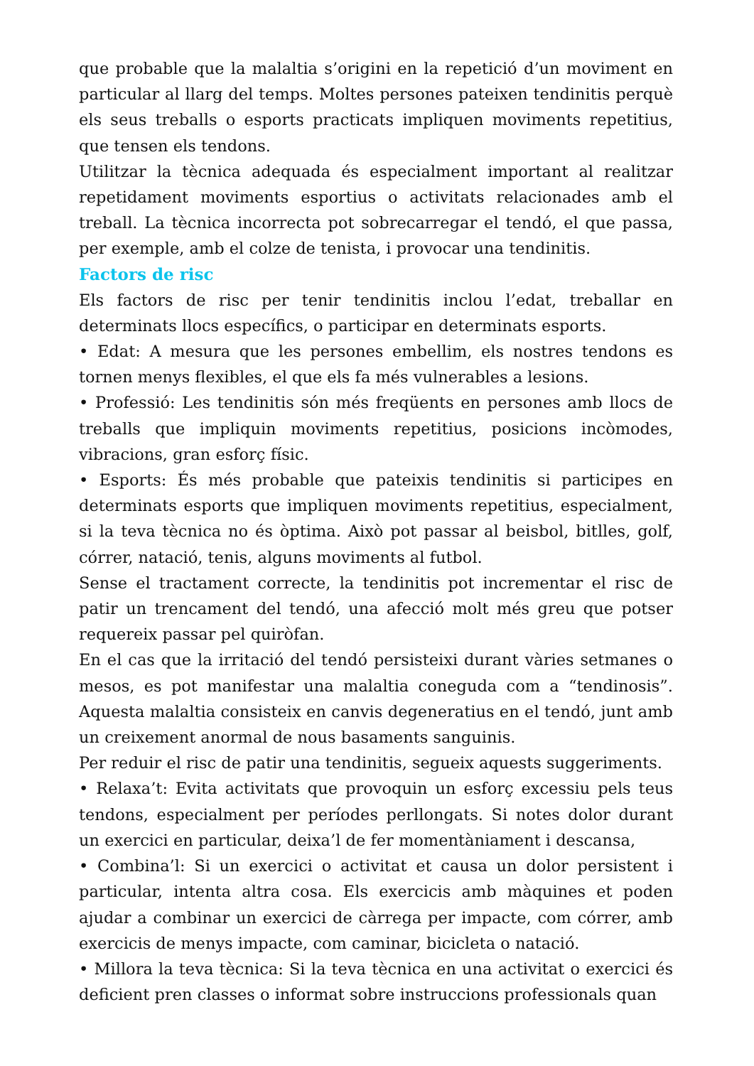que probable que la malaltia s’origini en la repetició d’un moviment en particular al llarg del temps. Moltes persones pateixen tendinitis perquè els seus treballs o esports practicats impliquen moviments repetitius, que tensen els tendons.
Utilitzar la tècnica adequada és especialment important al realitzar repetidament moviments esportius o activitats relacionades amb el treball. La tècnica incorrecta pot sobrecarregar el tendó, el que passa, per exemple, amb el colze de tenista, i provocar una tendinitis.
Factors de risc
Els factors de risc per tenir tendinitis inclou l’edat, treballar en determinats llocs específics, o participar en determinats esports.
• Edat: A mesura que les persones embellim, els nostres tendons es tornen menys flexibles, el que els fa més vulnerables a lesions.
• Professió: Les tendinitis són més freqüents en persones amb llocs de treballs que impliquin moviments repetitius, posicions incòmodes, vibracions, gran esforç físic.
• Esports: És més probable que pateixis tendinitis si participes en determinats esports que impliquen moviments repetitius, especialment, si la teva tècnica no és òptima. Això pot passar al beisbol, bitlles, golf, córrer, natació, tenis, alguns moviments al futbol.
Sense el tractament correcte, la tendinitis pot incrementar el risc de patir un trencament del tendó, una afecció molt més greu que potser requereix passar pel quiròfan.
En el cas que la irritació del tendó persisteixi durant vàries setmanes o mesos, es pot manifestar una malaltia coneguda com a “tendinosis”. Aquesta malaltia consisteix en canvis degeneratius en el tendó, junt amb un creixement anormal de nous basaments sanguinis.
Per reduir el risc de patir una tendinitis, segueix aquests suggeriments.
• Relaxa’t: Evita activitats que provoquin un esforç excessiu pels teus tendons, especialment per períodes perllongats. Si notes dolor durant un exercici en particular, deixa’l de fer momentàniament i descansa,
• Combina’l: Si un exercici o activitat et causa un dolor persistent i particular, intenta altra cosa. Els exercicis amb màquines et poden ajudar a combinar un exercici de càrrega per impacte, com córrer, amb exercicis de menys impacte, com caminar, bicicleta o natació.
• Millora la teva tècnica: Si la teva tècnica en una activitat o exercici és deficient pren classes o informat sobre instruccions professionals quan